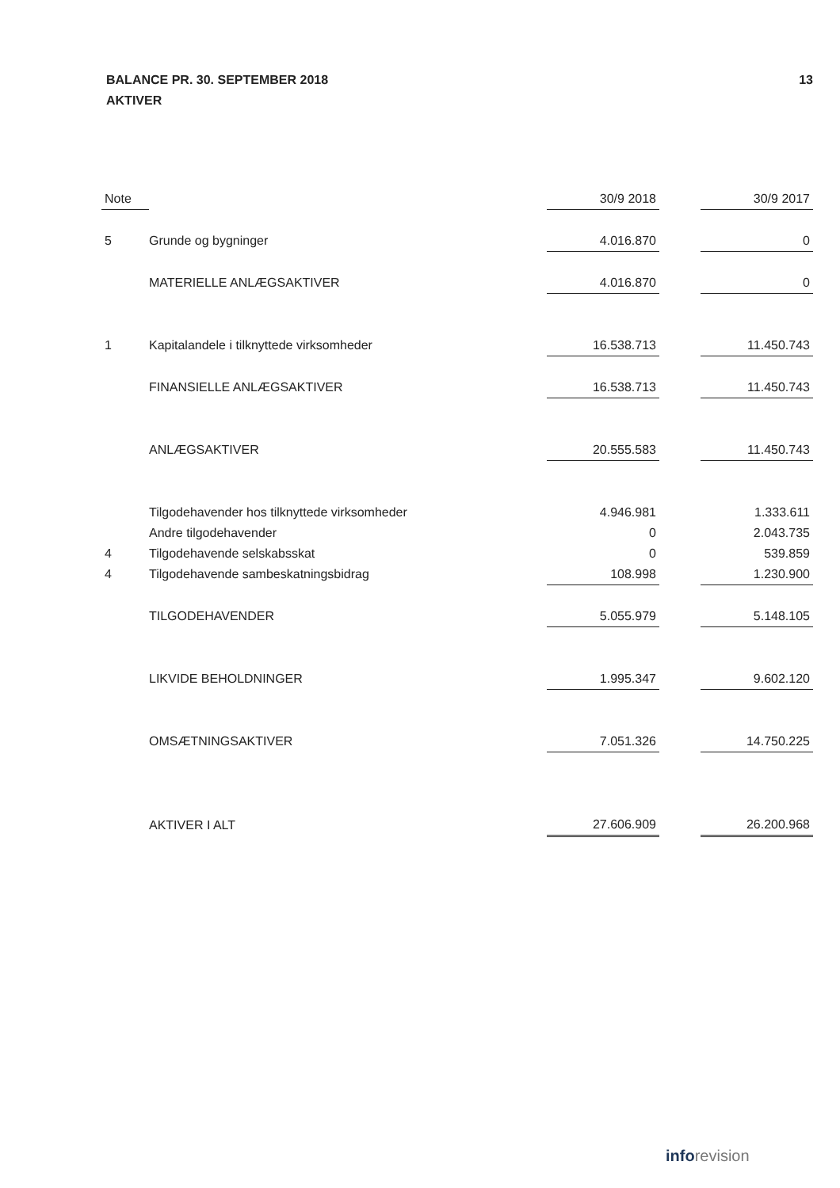13 BALANCE PR. 30. SEPTEMBER 2018
AKTIVER
| Note | | 30/9 2018 | | 30/9 2017 |
| --- | --- | --- | --- | --- |
| 5 | Grunde og bygninger | 4.016.870 | | 0 |
| | MATERIELLE ANLÆGSAKTIVER | 4.016.870 | | 0 |
| 1 | Kapitalandele i tilknyttede virksomheder | 16.538.713 | | 11.450.743 |
| | FINANSIELLE ANLÆGSAKTIVER | 16.538.713 | | 11.450.743 |
| | ANLÆGSAKTIVER | 20.555.583 | | 11.450.743 |
| | Tilgodehavender hos tilknyttede virksomheder | 4.946.981 | | 1.333.611 |
| | Andre tilgodehavender | 0 | | 2.043.735 |
| 4 | Tilgodehavende selskabsskat | 0 | | 539.859 |
| 4 | Tilgodehavende sambeskatningsbidrag | 108.998 | | 1.230.900 |
| | TILGODEHAVENDER | 5.055.979 | | 5.148.105 |
| | LIKVIDE BEHOLDNINGER | 1.995.347 | | 9.602.120 |
| | OMSÆTNINGSAKTIVER | 7.051.326 | | 14.750.225 |
| | AKTIVER I ALT | 27.606.909 | | 26.200.968 |
info revision